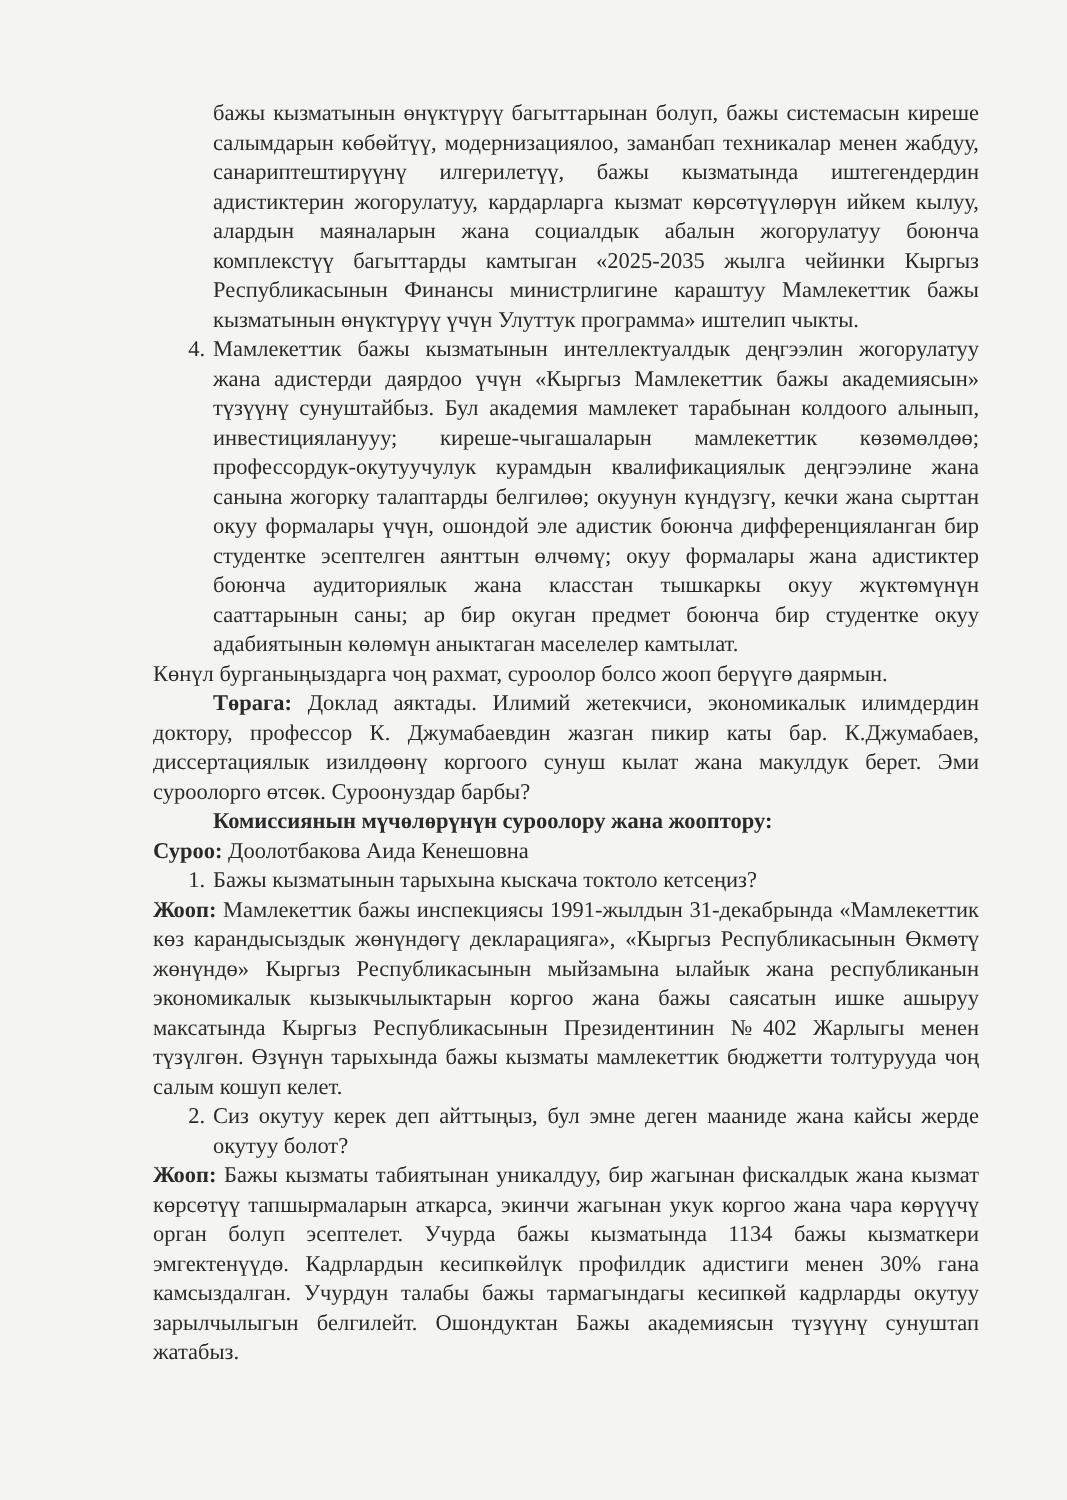бажы кызматынын өнүктүрүү багыттарынан болуп, бажы системасын киреше салымдарын көбөйтүү, модернизациялоо, заманбап техникалар менен жабдуу, санариптештирүүнү илгерилетүү, бажы кызматында иштегендердин адистиктерин жогорулатуу, кардарларга кызмат көрсөтүүлөрүн ийкем кылуу, алардын маяналарын жана социалдык абалын жогорулатуу боюнча комплекстүү багыттарды камтыган «2025-2035 жылга чейинки Кыргыз Республикасынын Финансы министрлигине караштуу Мамлекеттик бажы кызматынын өнүктүрүү үчүн Улуттук программа» иштелип чыкты.
4. Мамлекеттик бажы кызматынын интеллектуалдык деңгээлин жогорулатуу жана адистерди даярдоо үчүн «Кыргыз Мамлекеттик бажы академиясын» түзүүнү сунуштайбыз. Бул академия мамлекет тарабынан колдоого алынып, инвестицияланууу; киреше-чыгашаларын мамлекеттик көзөмөлдөө; профессордук-окутуучулук курамдын квалификациялык деңгээлине жана санына жогорку талаптарды белгилөө; окуунун күндүзгү, кечки жана сырттан окуу формалары үчүн, ошондой эле адистик боюнча дифференцияланган бир студентке эсептелген аянттын өлчөмү; окуу формалары жана адистиктер боюнча аудиториялык жана класстан тышкаркы окуу жүктөмүнүн сааттарынын саны; ар бир окуган предмет боюнча бир студентке окуу адабиятынын көлөмүн аныктаган маселелер камтылат.
Көнүл бурганыңыздарга чоң рахмат, суроолор болсо жооп берүүгө даярмын.
Төрага: Доклад аяктады. Илимий жетекчиси, экономикалык илимдердин доктору, профессор К. Джумабаевдин жазган пикир каты бар. К.Джумабаев, диссертациялык изилдөөнү коргоого сунуш кылат жана макулдук берет. Эми суроолорго өтсөк. Суроонуздар барбы?
Комиссиянын мүчөлөрүнүн суроолору жана жооптору:
Суроо: Доолотбакова Аида Кенешовна
1. Бажы кызматынын тарыхына кыскача токтоло кетсеңиз?
Жооп: Мамлекеттик бажы инспекциясы 1991-жылдын 31-декабрында «Мамлекеттик көз карандысыздык жөнүндөгү декларацияга», «Кыргыз Республикасынын Өкмөтү жөнүндө» Кыргыз Республикасынын мыйзамына ылайык жана республиканын экономикалык кызыкчылыктарын коргоо жана бажы саясатын ишке ашыруу максатында Кыргыз Республикасынын Президентинин №402 Жарлыгы менен түзүлгөн. Өзүнүн тарыхында бажы кызматы мамлекеттик бюджетти толтурууда чоң салым кошуп келет.
2. Сиз окутуу керек деп айттыңыз, бул эмне деген мааниде жана кайсы жерде окутуу болот?
Жооп: Бажы кызматы табиятынан уникалдуу, бир жагынан фискалдык жана кызмат көрсөтүү тапшырмаларын аткарса, экинчи жагынан укук коргоо жана чара көрүүчү орган болуп эсептелет. Учурда бажы кызматында 1134 бажы кызматкери эмгектенүүдө. Кадрлардын кесипкөйлүк профилдик адистиги менен 30% гана камсыздалган. Учурдун талабы бажы тармагындагы кесипкөй кадрларды окутуу зарылчылыгын белгилейт. Ошондуктан Бажы академиясын түзүүнү сунуштап жатабыз.